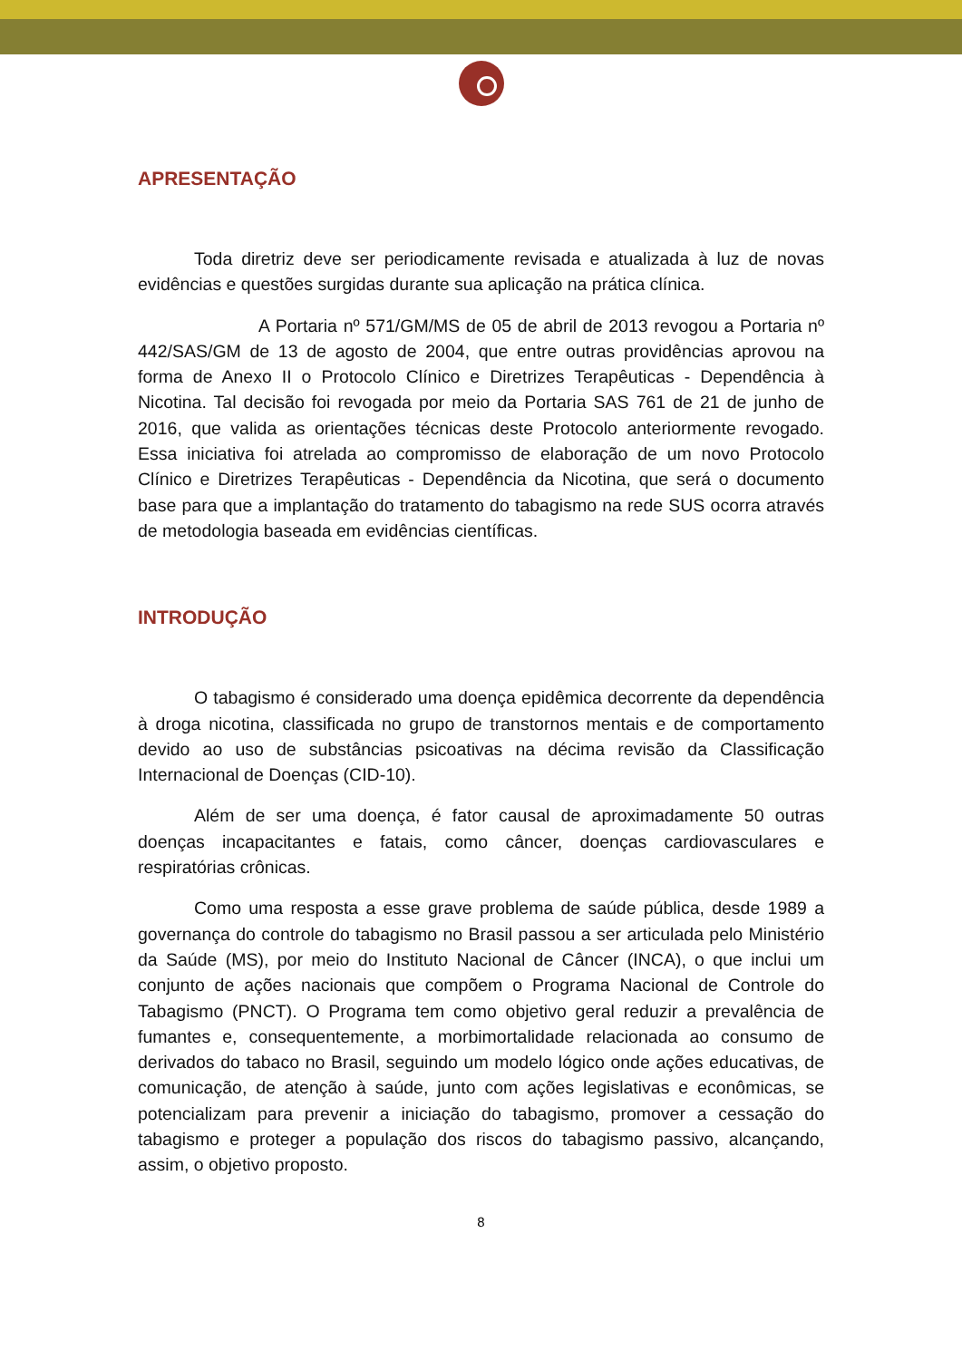APRESENTAÇÃO
Toda diretriz deve ser periodicamente revisada e atualizada à luz de novas evidências e questões surgidas durante sua aplicação na prática clínica.
A Portaria nº 571/GM/MS de 05 de abril de 2013 revogou a Portaria nº 442/SAS/GM de 13 de agosto de 2004, que entre outras providências aprovou na forma de Anexo II o Protocolo Clínico e Diretrizes Terapêuticas - Dependência à Nicotina. Tal decisão foi revogada por meio da Portaria SAS 761 de 21 de junho de 2016, que valida as orientações técnicas deste Protocolo anteriormente revogado. Essa iniciativa foi atrelada ao compromisso de elaboração de um novo Protocolo Clínico e Diretrizes Terapêuticas - Dependência da Nicotina, que será o documento base para que a implantação do tratamento do tabagismo na rede SUS ocorra através de metodologia baseada em evidências científicas.
INTRODUÇÃO
O tabagismo é considerado uma doença epidêmica decorrente da dependência à droga nicotina, classificada no grupo de transtornos mentais e de comportamento devido ao uso de substâncias psicoativas na décima revisão da Classificação Internacional de Doenças (CID-10).
Além de ser uma doença, é fator causal de aproximadamente 50 outras doenças incapacitantes e fatais, como câncer, doenças cardiovasculares e respiratórias crônicas.
Como uma resposta a esse grave problema de saúde pública, desde 1989 a governança do controle do tabagismo no Brasil passou a ser articulada pelo Ministério da Saúde (MS), por meio do Instituto Nacional de Câncer (INCA), o que inclui um conjunto de ações nacionais que compõem o Programa Nacional de Controle do Tabagismo (PNCT). O Programa tem como objetivo geral reduzir a prevalência de fumantes e, consequentemente, a morbimortalidade relacionada ao consumo de derivados do tabaco no Brasil, seguindo um modelo lógico onde ações educativas, de comunicação, de atenção à saúde, junto com ações legislativas e econômicas, se potencializam para prevenir a iniciação do tabagismo, promover a cessação do tabagismo e proteger a população dos riscos do tabagismo passivo, alcançando, assim, o objetivo proposto.
8